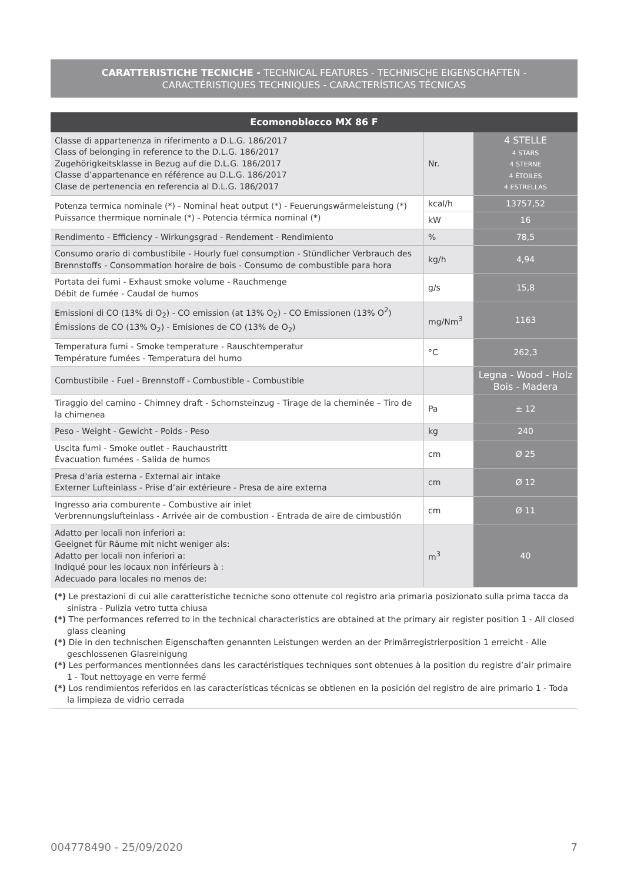CARATTERISTICHE TECNICHE - TECHNICAL FEATURES - TECHNISCHE EIGENSCHAFTEN -
CARACTÉRISTIQUES TECHNIQUES - CARACTERÍSTICAS TÉCNICAS
| Ecomonoblocco MX 86 F | | |
| --- | --- | --- |
| Classe di appartenenza in riferimento a D.L.G. 186/2017 Class of belonging in reference to the D.L.G. 186/2017 Zugehörigkeitsklasse in Bezug auf die D.L.G. 186/2017 Classe d’appartenance en référence au D.L.G. 186/2017 Clase de pertenencia en referencia al D.L.G. 186/2017 | Nr. | 4 STELLE 4 STARS 4 STERNE 4 ÉTOILES 4 ESTRELLAS |
| Potenza termica nominale (*) - Nominal heat output (*) - Feuerungswärmeleistung (*) Puissance thermique nominale (*) - Potencia térmica nominal (*) | kcal/h | 13757,52 |
| | kW | 16 |
| Rendimento - Efficiency - Wirkungsgrad - Rendement - Rendimiento | % | 78,5 |
| Consumo orario di combustibile - Hourly fuel consumption - Stündlicher Verbrauch des Brennstoffs - Consommation horaire de bois - Consumo de combustible para hora | kg/h | 4,94 |
| Portata dei fumi - Exhaust smoke volume - Rauchmenge Débit de fumée - Caudal de humos | g/s | 15,8 |
| Emissioni di CO (13% di O<sub>2</sub>) - CO emission (at 13% O<sub>2</sub>) - CO Emissionen (13% O<sup>2</sup>) Émissions de CO (13% O<sub>2</sub>) - Emisiones de CO (13% de O<sub>2</sub>) | mg/Nm<sup>3</sup> | 1163 |
| Temperatura fumi - Smoke temperature - Rauschtemperatur Température fumées - Temperatura del humo | °C | 262,3 |
| Combustibile - Fuel - Brennstoff - Combustible - Combustible | | Legna - Wood - Holz Bois - Madera |
| Tiraggio del camino - Chimney draft - Schornsteinzug - Tirage de la cheminée – Tiro de la chimenea | Pa | ± 12 |
| Peso - Weight - Gewicht - Poids - Peso | kg | 240 |
| Uscita fumi - Smoke outlet - Rauchaustritt Évacuation fumées - Salida de humos | cm | Ø 25 |
| Presa d'aria esterna - External air intake Externer Lufteinlass - Prise d’air extérieure - Presa de aire externa | cm | Ø 12 |
| Ingresso aria comburente - Combustive air inlet Verbrennungslufteinlass - Arrivée air de combustion - Entrada de aire de cimbustión | cm | Ø 11 |
| Adatto per locali non inferiori a: Geeignet für Räume mit nicht weniger als: Adatto per locali non inferiori a: Indiqué pour les locaux non inférieurs à : Adecuado para locales no menos de: | m<sup>3</sup> | 40 |
(*) Le prestazioni di cui alle caratteristiche tecniche sono ottenute col registro aria primaria posizionato sulla prima tacca da sinistra - Pulizia vetro tutta chiusa
(*) The performances referred to in the technical characteristics are obtained at the primary air register position 1 - All closed glass cleaning
(*) Die in den technischen Eigenschaften genannten Leistungen werden an der Primärregistrierposition 1 erreicht - Alle geschlossenen Glasreinigung
(*) Les performances mentionnées dans les caractéristiques techniques sont obtenues à la position du registre d’air primaire 1 - Tout nettoyage en verre fermé
(*) Los rendimientos referidos en las características técnicas se obtienen en la posición del registro de aire primario 1 - Toda la limpieza de vidrio cerrada
004778490 - 25/09/2020 7